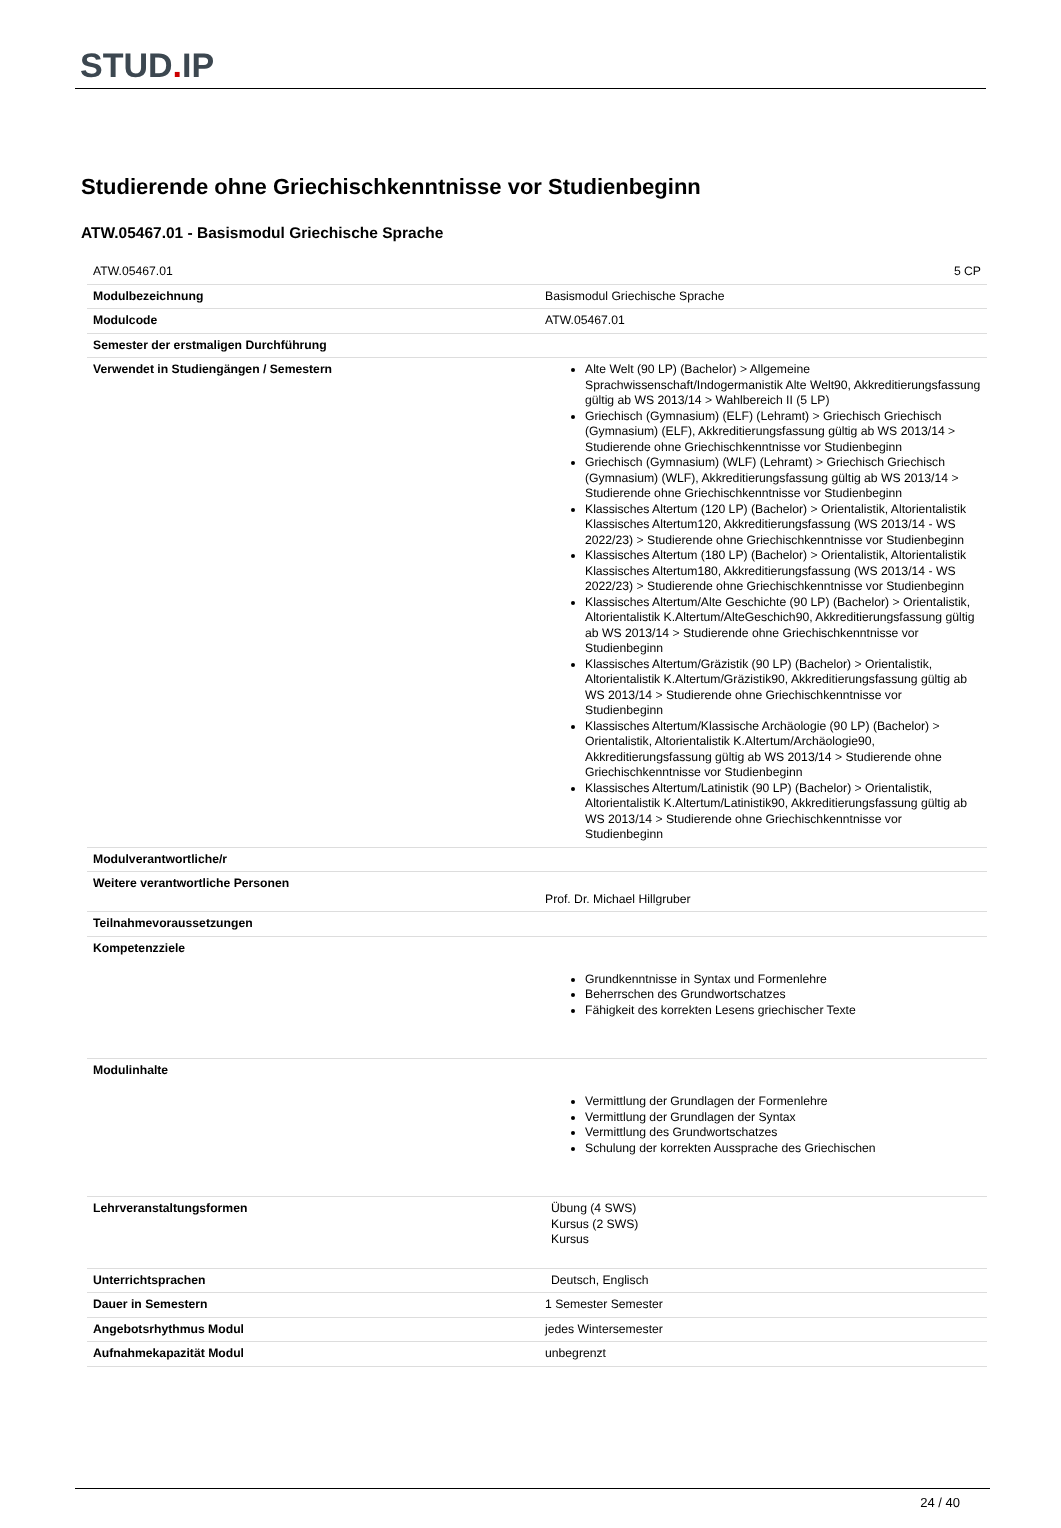STUD. IP
Studierende ohne Griechischkenntnisse vor Studienbeginn
ATW.05467.01 - Basismodul Griechische Sprache
| ATW.05467.01 | 5 CP |
| Modulbezeichnung | Basismodul Griechische Sprache |
| Modulcode | ATW.05467.01 |
| Semester der erstmaligen Durchführung | |
| Verwendet in Studiengängen / Semestern | Alte Welt (90 LP) (Bachelor) > Allgemeine Sprachwissenschaft/Indogermanistik Alte Welt90, Akkreditierungsfassung gültig ab WS 2013/14 > Wahlbereich II (5 LP) Griechisch (Gymnasium) (ELF) (Lehramt) > Griechisch Griechisch (Gymnasium) (ELF), Akkreditierungsfassung gültig ab WS 2013/14 > Studierende ohne Griechischkenntnisse vor Studienbeginn Griechisch (Gymnasium) (WLF) (Lehramt) > Griechisch Griechisch (Gymnasium) (WLF), Akkreditierungsfassung gültig ab WS 2013/14 > Studierende ohne Griechischkenntnisse vor Studienbeginn Klassisches Altertum (120 LP) (Bachelor) > Orientalistik, Altorientalistik Klassisches Altertum120, Akkreditierungsfassung (WS 2013/14 - WS 2022/23) > Studierende ohne Griechischkenntnisse vor Studienbeginn Klassisches Altertum (180 LP) (Bachelor) > Orientalistik, Altorientalistik Klassisches Altertum180, Akkreditierungsfassung (WS 2013/14 - WS 2022/23) > Studierende ohne Griechischkenntnisse vor Studienbeginn Klassisches Altertum/Alte Geschichte (90 LP) (Bachelor) > Orientalistik, Altorientalistik K.Altertum/AlteGeschich90, Akkreditierungsfassung gültig ab WS 2013/14 > Studierende ohne Griechischkenntnisse vor Studienbeginn Klassisches Altertum/Gräzistik (90 LP) (Bachelor) > Orientalistik, Altorientalistik K.Altertum/Gräzistik90, Akkreditierungsfassung gültig ab WS 2013/14 > Studierende ohne Griechischkenntnisse vor Studienbeginn Klassisches Altertum/Klassische Archäologie (90 LP) (Bachelor) > Orientalistik, Altorientalistik K.Altertum/Archäologie90, Akkreditierungsfassung gültig ab WS 2013/14 > Studierende ohne Griechischkenntnisse vor Studienbeginn Klassisches Altertum/Latinistik (90 LP) (Bachelor) > Orientalistik, Altorientalistik K.Altertum/Latinistik90, Akkreditierungsfassung gültig ab WS 2013/14 > Studierende ohne Griechischkenntnisse vor Studienbeginn |
| Modulverantwortliche/r | |
| Weitere verantwortliche Personen | Prof. Dr. Michael Hillgruber |
| Teilnahmevoraussetzungen | |
| Kompetenzziele | Grundkenntnisse in Syntax und Formenlehre Beherrschen des Grundwortschatzes Fähigkeit des korrekten Lesens griechischer Texte |
| Modulinhalte | Vermittlung der Grundlagen der Formenlehre Vermittlung der Grundlagen der Syntax Vermittlung des Grundwortschatzes Schulung der korrekten Aussprache des Griechischen |
| Lehrveranstaltungsformen | Übung (4 SWS) Kursus (2 SWS) Kursus |
| Unterrichtsprachen | Deutsch, Englisch |
| Dauer in Semestern | 1 Semester Semester |
| Angebotsrhythmus Modul | jedes Wintersemester |
| Aufnahmekapazität Modul | unbegrenzt |
24 / 40